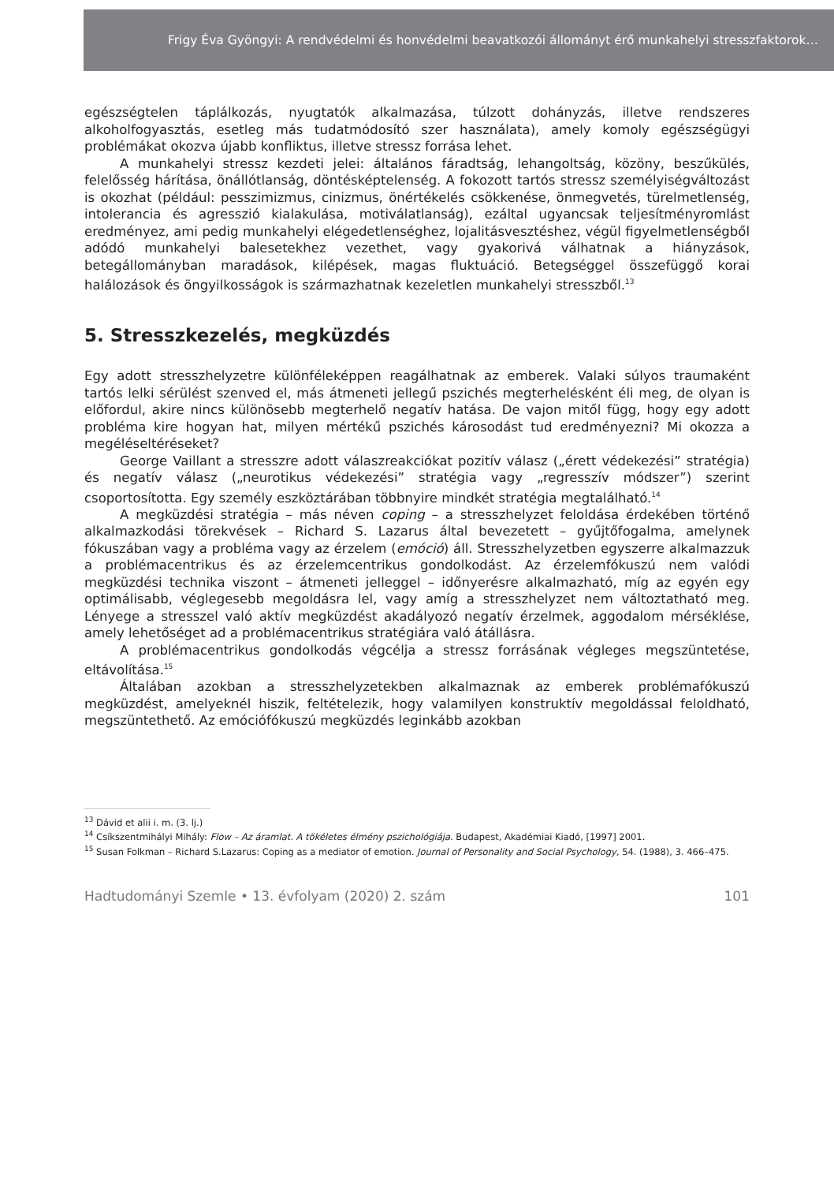Frigy Éva Gyöngyi: A rendvédelmi és honvédelmi beavatkozói állományt érő munkahelyi stresszfaktorok…
egészségtelen táplálkozás, nyugtatók alkalmazása, túlzott dohányzás, illetve rendszeres alkoholfogyasztás, esetleg más tudatmódosító szer használata), amely komoly egészség­ügyi problémákat okozva újabb konfliktus, illetve stressz forrása lehet.
A munkahelyi stressz kezdeti jelei: általános fáradtság, lehangoltság, közöny, beszűkülés, felelősség hárítása, önállótlanság, döntésképtelenség. A fokozott tartós stressz személyiségváltozást is okozhat (például: pesszimizmus, cinizmus, önértékelés csökkenése, önmegvetés, türelmetlenség, intolerancia és agresszió kialakulása, motiválatlanság), ezáltal ugyancsak teljesítményromlást eredményez, ami pedig munkahelyi elégedetlenséghez, lojalitásvesztéshez, végül figyelmetlenségből adódó munkahelyi balesetekhez vezethet, vagy gyakorivá válhatnak a hiányzások, betegállományban maradások, kilépések, magas fluktuáció. Betegséggel összefüggő korai halálozások és öngyilkosságok is származhatnak kezeletlen munkahelyi stresszből.<sup>13</sup>
5. Stresszkezelés, megküzdés
Egy adott stresszhelyzetre különféleképpen reagálhatnak az emberek. Valaki súlyos traumaként tartós lelki sérülést szenved el, más átmeneti jellegű pszichés megterhelésként éli meg, de olyan is előfordul, akire nincs különösebb megterhelő negatív hatása. De vajon mitől függ, hogy egy adott probléma kire hogyan hat, milyen mértékű pszichés károsodást tud eredményezni? Mi okozza a megéléseltéréseket?
George Vaillant a stresszre adott válaszreakciókat pozitív válasz („érett védekezési” stratégia) és negatív válasz („neurotikus védekezési” stratégia vagy „regresszív módszer”) szerint csoportosította. Egy személy eszköztárában többnyire mindkét stratégia megtalálható.<sup>14</sup>
A megküzdési stratégia – más néven coping – a stresszhelyzet feloldása érdekében történő alkalmazkodási törekvések – Richard S. Lazarus által bevezetett – gyűjtőfogalma, amelynek fókuszában vagy a probléma vagy az érzelem (emóció) áll. Stresszhelyzetben egyszerre alkalmazzuk a problémacentrikus és az érzelemcentrikus gondolkodást. Az érzelemfókuszú nem valódi megküzdési technika viszont – átmeneti jelleggel – időnyerésre alkalmazható, míg az egyén egy optimálisabb, véglegesebb megoldásra lel, vagy amíg a stresszhelyzet nem változtatható meg. Lényege a stresszel való aktív megküzdést akadályozó negatív érzelmek, aggodalom mérséklése, amely lehetőséget ad a problémacentrikus stratégiára való átállásra.
A problémacentrikus gondolkodás végcélja a stressz forrásának végleges megszüntetése, eltávolítása.<sup>15</sup>
Általában azokban a stresszhelyzetekben alkalmaznak az emberek problémafókuszú megküzdést, amelyeknél hiszik, feltételezik, hogy valamilyen konstruktív megoldással feloldható, megszüntethető. Az emóciófókuszú megküzdés leginkább azokban
<sup>13</sup> Dávid et alii i. m. (3. lj.)
<sup>14</sup> Csíkszentmihályi Mihály: Flow – Az áramlat. A tökéletes élmény pszichológiája. Budapest, Akadémiai Kiadó, [1997] 2001.
<sup>15</sup> Susan Folkman – Richard S.Lazarus: Coping as a mediator of emotion. Journal of Personality and Social Psychology, 54. (1988), 3. 466–475.
Hadtudományi Szemle • 13. évfolyam (2020) 2. szám 101